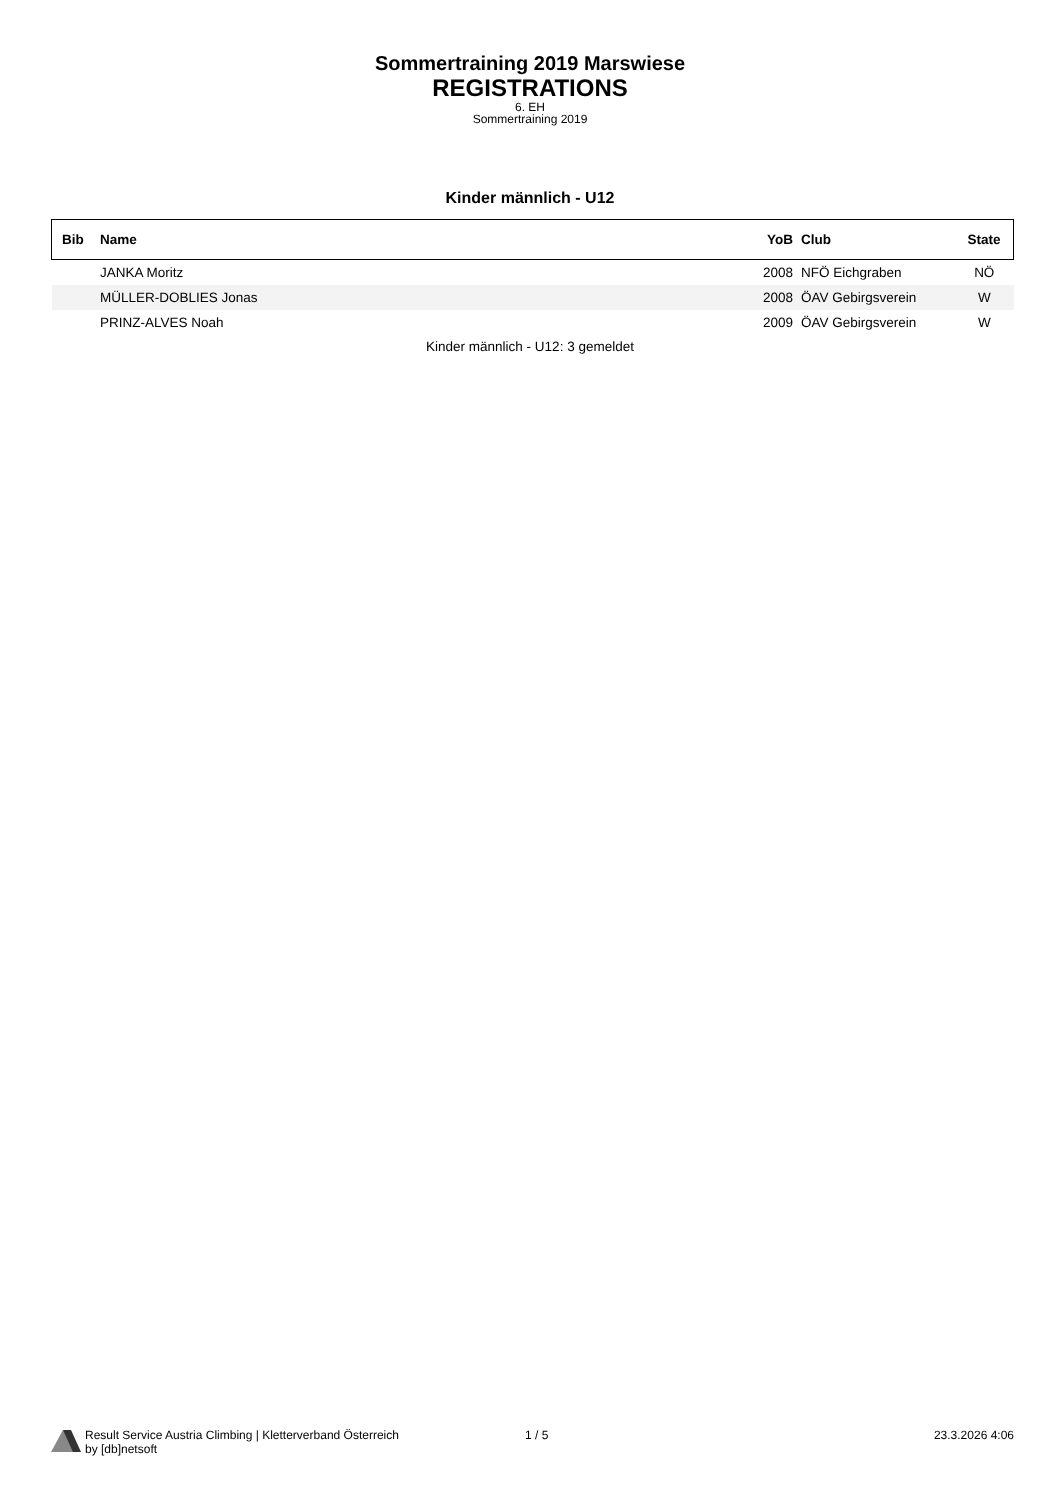Sommertraining 2019 Marswiese
REGISTRATIONS
6. EH
Sommertraining 2019
Kinder männlich - U12
| Bib | Name | YoB | Club | State |
| --- | --- | --- | --- | --- |
| | JANKA Moritz | 2008 | NFÖ Eichgraben | NÖ |
| | MÜLLER-DOBLIES Jonas | 2008 | ÖAV Gebirgsverein | W |
| | PRINZ-ALVES Noah | 2009 | ÖAV Gebirgsverein | W |
Kinder männlich - U12: 3 gemeldet
Result Service Austria Climbing | Kletterverband Österreich
by [db]netsoft
1 / 5 23.3.2026 4:06